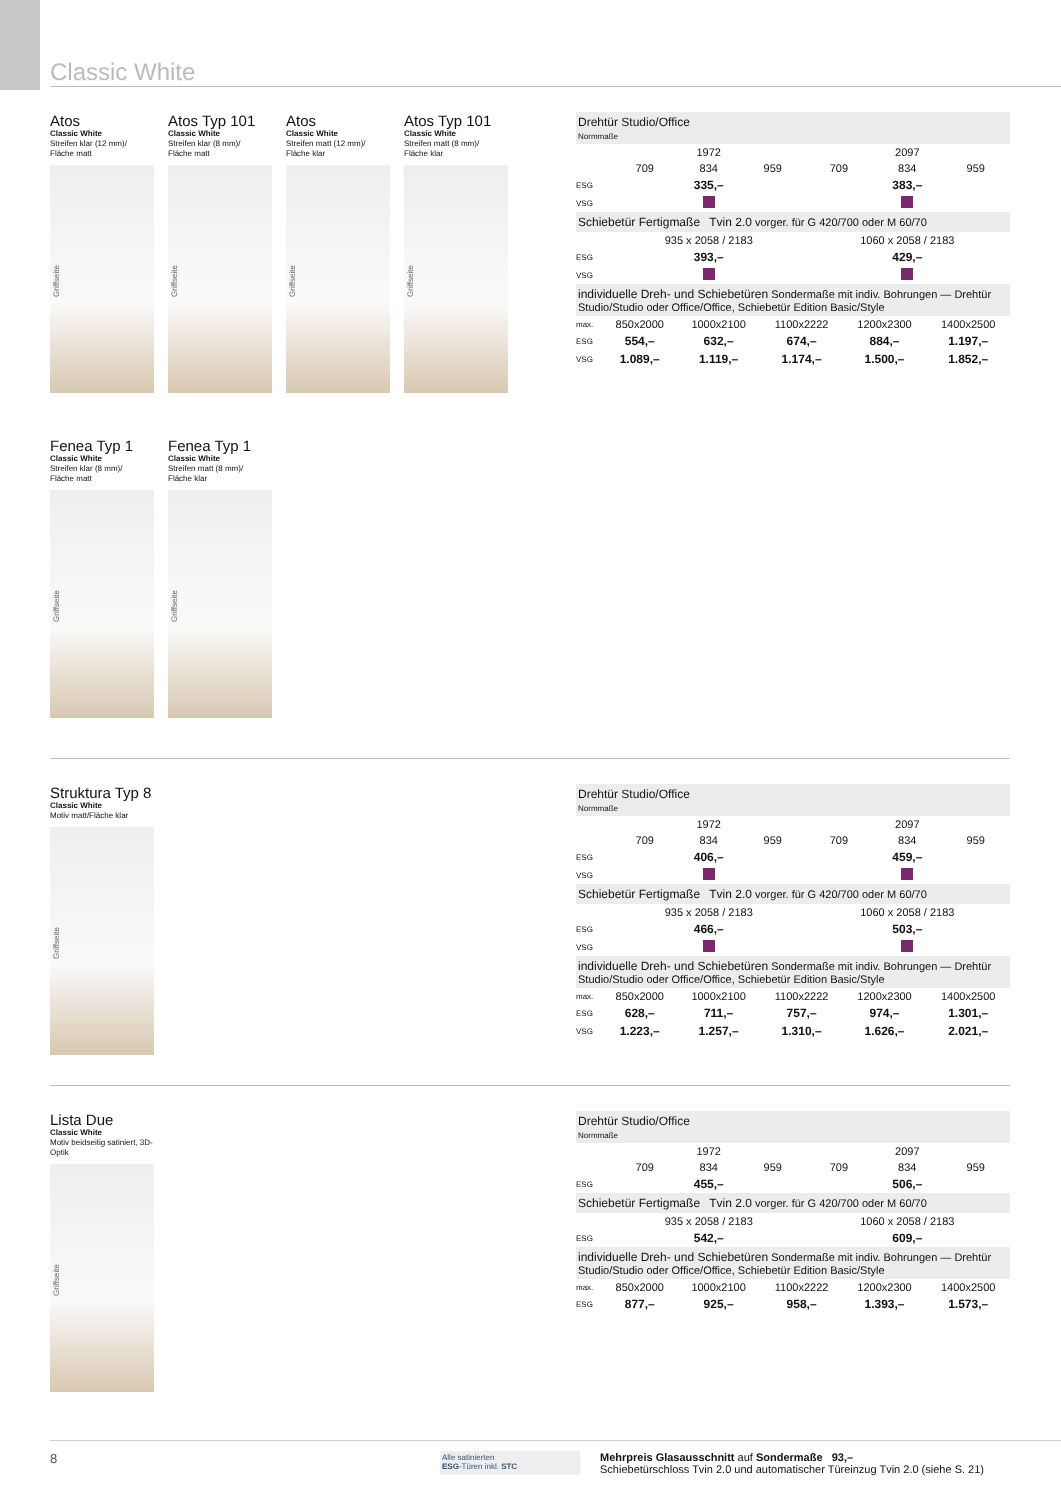Classic White
Atos
Classic White
Streifen klar (12 mm)/
Fläche matt
Griffseite
Atos Typ 101
Classic White
Streifen klar (8 mm)/
Fläche matt
Griffseite
Atos
Classic White
Streifen matt (12 mm)/
Fläche klar
Griffseite
Atos Typ 101
Classic White
Streifen matt (8 mm)/
Fläche klar
Griffseite
Fenea Typ 1
Classic White
Streifen klar (8 mm)/
Fläche matt
Griffseite
Fenea Typ 1
Classic White
Streifen matt (8 mm)/
Fläche klar
Griffseite
| Drehtür Studio/Office Normmaße | | | | | | |
| | 1972 | | | 2097 | | |
| | 709 | 834 | 959 | 709 | 834 | 959 |
| ESG | 335,– | | | 383,– | | |
| VSG | | | | | | |
| Schiebetür Fertigmaße Tvin 2.0 vorger. für G 420/700 oder M 60/70 | | | | | | |
| | 935 x 2058 / 2183 | | | 1060 x 2058 / 2183 | | |
| ESG | 393,– | | | 429,– | | |
| VSG | | | | | | |
| individuelle Dreh- und Schiebetüren Sondermaße mit indiv. Bohrungen — Drehtür Studio/Studio oder Office/Office, Schiebetür Edition Basic/Style | | | | | |
| max. | 850x2000 | 1000x2100 | 1100x2222 | 1200x2300 | 1400x2500 |
| ESG | 554,– | 632,– | 674,– | 884,– | 1.197,– |
| VSG | 1.089,– | 1.119,– | 1.174,– | 1.500,– | 1.852,– |
Struktura Typ 8
Classic White
Motiv matt/Fläche klar
Griffseite
| Drehtür Studio/Office Normmaße | | | | | | |
| | 1972 | | | 2097 | | |
| | 709 | 834 | 959 | 709 | 834 | 959 |
| ESG | 406,– | | | 459,– | | |
| VSG | | | | | | |
| Schiebetür Fertigmaße Tvin 2.0 vorger. für G 420/700 oder M 60/70 | | | | | | |
| | 935 x 2058 / 2183 | | | 1060 x 2058 / 2183 | | |
| ESG | 466,– | | | 503,– | | |
| VSG | | | | | | |
| individuelle Dreh- und Schiebetüren Sondermaße mit indiv. Bohrungen — Drehtür Studio/Studio oder Office/Office, Schiebetür Edition Basic/Style | | | | | |
| max. | 850x2000 | 1000x2100 | 1100x2222 | 1200x2300 | 1400x2500 |
| ESG | 628,– | 711,– | 757,– | 974,– | 1.301,– |
| VSG | 1.223,– | 1.257,– | 1.310,– | 1.626,– | 2.021,– |
Lista Due
Classic White
Motiv beidseitig satiniert, 3D-Optik
Griffseite
| Drehtür Studio/Office Normmaße | | | | | | |
| | 1972 | | | 2097 | | |
| | 709 | 834 | 959 | 709 | 834 | 959 |
| ESG | 455,– | | | 506,– | | |
| Schiebetür Fertigmaße Tvin 2.0 vorger. für G 420/700 oder M 60/70 | | | | | | |
| | 935 x 2058 / 2183 | | | 1060 x 2058 / 2183 | | |
| ESG | 542,– | | | 609,– | | |
| individuelle Dreh- und Schiebetüren Sondermaße mit indiv. Bohrungen — Drehtür Studio/Studio oder Office/Office, Schiebetür Edition Basic/Style | | | | | |
| max. | 850x2000 | 1000x2100 | 1100x2222 | 1200x2300 | 1400x2500 |
| ESG | 877,– | 925,– | 958,– | 1.393,– | 1.573,– |
8
Alle satinierten
ESG-Türen inkl. STC
Mehrpreis Glasausschnitt auf Sondermaße 93,–
Schiebetürschloss Tvin 2.0 und automatischer Türeinzug Tvin 2.0 (siehe S. 21)